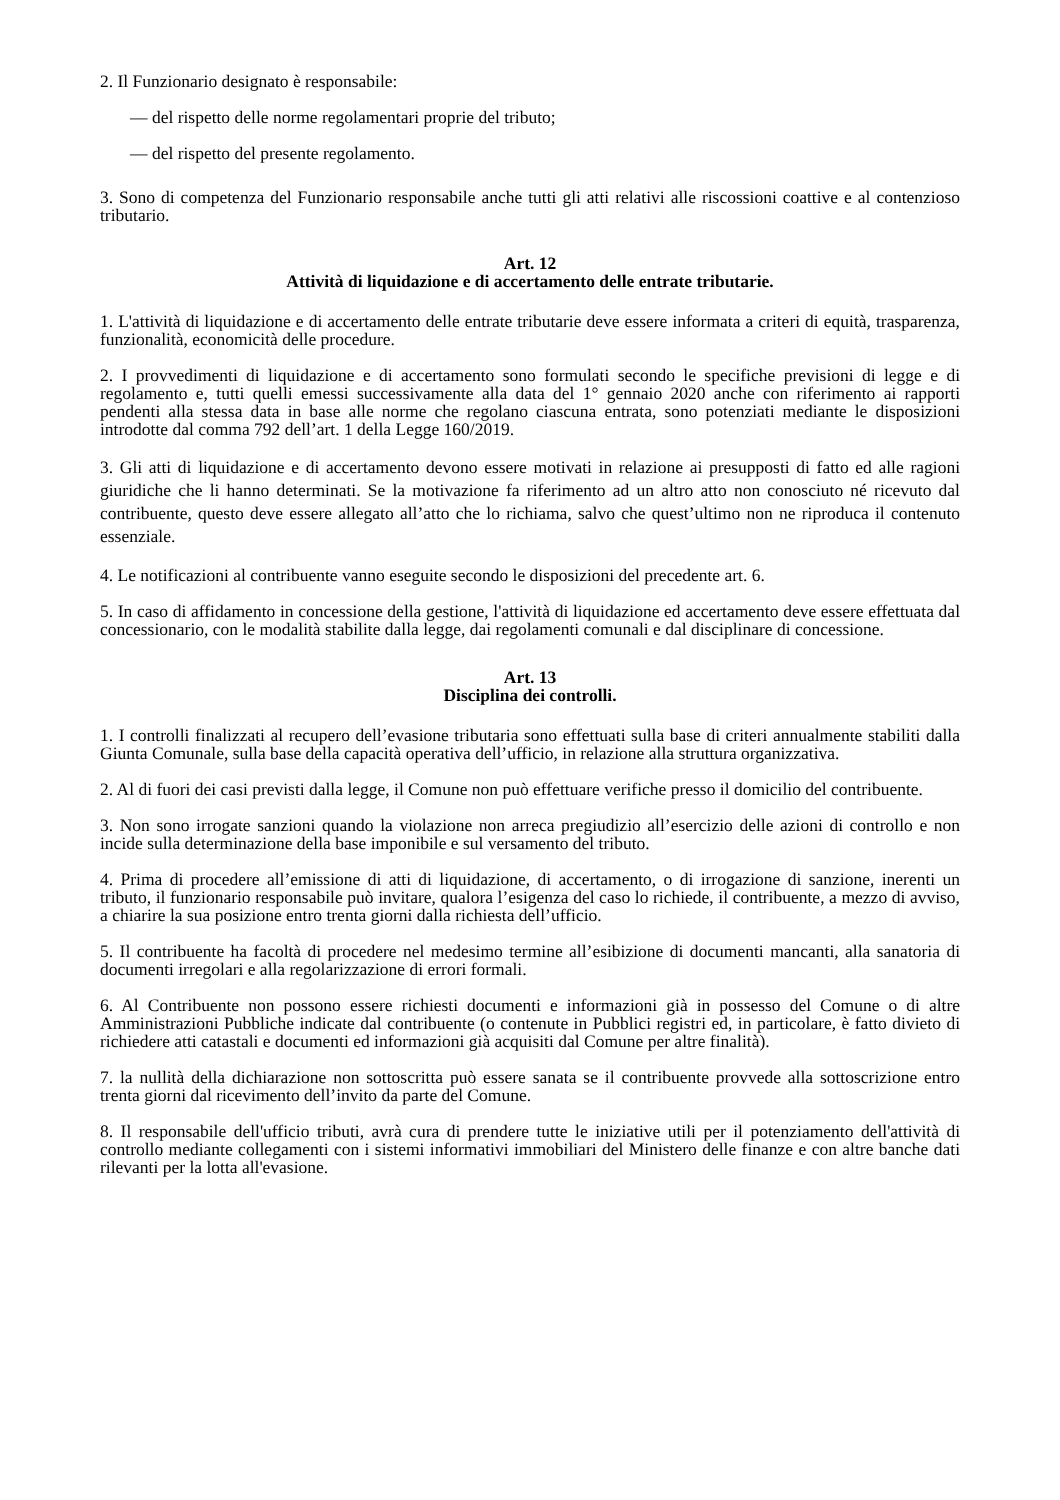2. Il Funzionario designato è responsabile:
— del rispetto delle norme regolamentari proprie del tributo;
— del rispetto del presente regolamento.
3. Sono di competenza del Funzionario responsabile anche tutti gli atti relativi alle riscossioni coattive e al contenzioso tributario.
Art. 12
Attività di liquidazione e di accertamento delle entrate tributarie.
1. L'attività di liquidazione e di accertamento delle entrate tributarie deve essere informata a criteri di equità, trasparenza, funzionalità, economicità delle procedure.
2. I provvedimenti di liquidazione e di accertamento sono formulati secondo le specifiche previsioni di legge e di regolamento e, tutti quelli emessi successivamente alla data del 1° gennaio 2020 anche con riferimento ai rapporti pendenti alla stessa data in base alle norme che regolano ciascuna entrata, sono potenziati mediante le disposizioni introdotte dal comma 792 dell’art. 1 della Legge 160/2019.
3. Gli atti di liquidazione e di accertamento devono essere motivati in relazione ai presupposti di fatto ed alle ragioni giuridiche che li hanno determinati. Se la motivazione fa riferimento ad un altro atto non conosciuto né ricevuto dal contribuente, questo deve essere allegato all’atto che lo richiama, salvo che quest’ultimo non ne riproduca il contenuto essenziale.
4. Le notificazioni al contribuente vanno eseguite secondo le disposizioni del precedente art. 6.
5. In caso di affidamento in concessione della gestione, l'attività di liquidazione ed accertamento deve essere effettuata dal concessionario, con le modalità stabilite dalla legge, dai regolamenti comunali e dal disciplinare di concessione.
Art. 13
Disciplina dei controlli.
1. I controlli finalizzati al recupero dell’evasione tributaria sono effettuati sulla base di criteri annualmente stabiliti dalla Giunta Comunale, sulla base della capacità operativa dell’ufficio, in relazione alla struttura organizzativa.
2. Al di fuori dei casi previsti dalla legge, il Comune non può effettuare verifiche presso il domicilio del contribuente.
3. Non sono irrogate sanzioni quando la violazione non arreca pregiudizio all’esercizio delle azioni di controllo e non incide sulla determinazione della base imponibile e sul versamento del tributo.
4. Prima di procedere all’emissione di atti di liquidazione, di accertamento, o di irrogazione di sanzione, inerenti un tributo, il funzionario responsabile può invitare, qualora l’esigenza del caso lo richiede, il contribuente, a mezzo di avviso, a chiarire la sua posizione entro trenta giorni dalla richiesta dell’ufficio.
5. Il contribuente ha facoltà di procedere nel medesimo termine all’esibizione di documenti mancanti, alla sanatoria di documenti irregolari e alla regolarizzazione di errori formali.
6. Al Contribuente non possono essere richiesti documenti e informazioni già in possesso del Comune o di altre Amministrazioni Pubbliche indicate dal contribuente (o contenute in Pubblici registri ed, in particolare, è fatto divieto di richiedere atti catastali e documenti ed informazioni già acquisiti dal Comune per altre finalità).
7. la nullità della dichiarazione non sottoscritta può essere sanata se il contribuente provvede alla sottoscrizione entro trenta giorni dal ricevimento dell’invito da parte del Comune.
8. Il responsabile dell'ufficio tributi, avrà cura di prendere tutte le iniziative utili per il potenziamento dell'attività di controllo mediante collegamenti con i sistemi informativi immobiliari del Ministero delle finanze e con altre banche dati rilevanti per la lotta all'evasione.